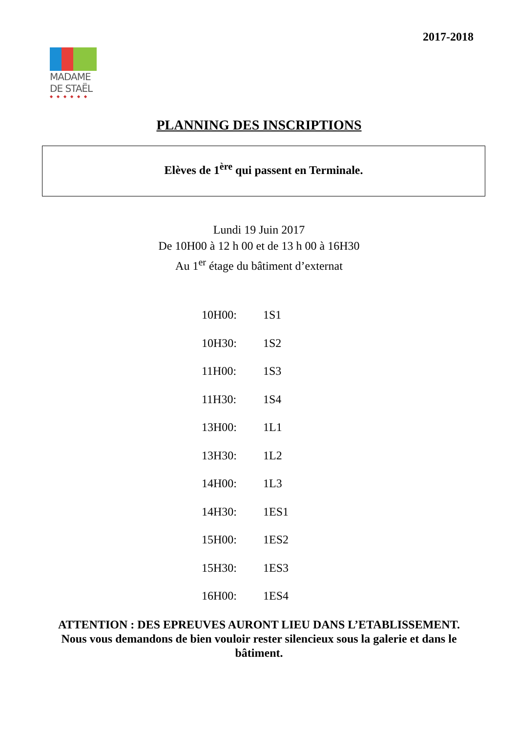2017-2018
MADAME
DE STAËL
◆◆◆◆◆◆
PLANNING DES INSCRIPTIONS
Elèves de 1<sup>ère</sup> qui passent en Terminale.
Lundi 19 Juin 2017
De 10H00 à 12 h 00 et de 13 h 00 à 16H30
Au 1<sup>er</sup> étage du bâtiment d’externat
10H00: 1S1
10H30: 1S2
11H00: 1S3
11H30: 1S4
13H00: 1L1
13H30: 1L2
14H00: 1L3
14H30: 1ES1
15H00: 1ES2
15H30: 1ES3
16H00: 1ES4
ATTENTION : DES EPREUVES AURONT LIEU DANS L’ETABLISSEMENT.
Nous vous demandons de bien vouloir rester silencieux sous la galerie et dans le bâtiment.